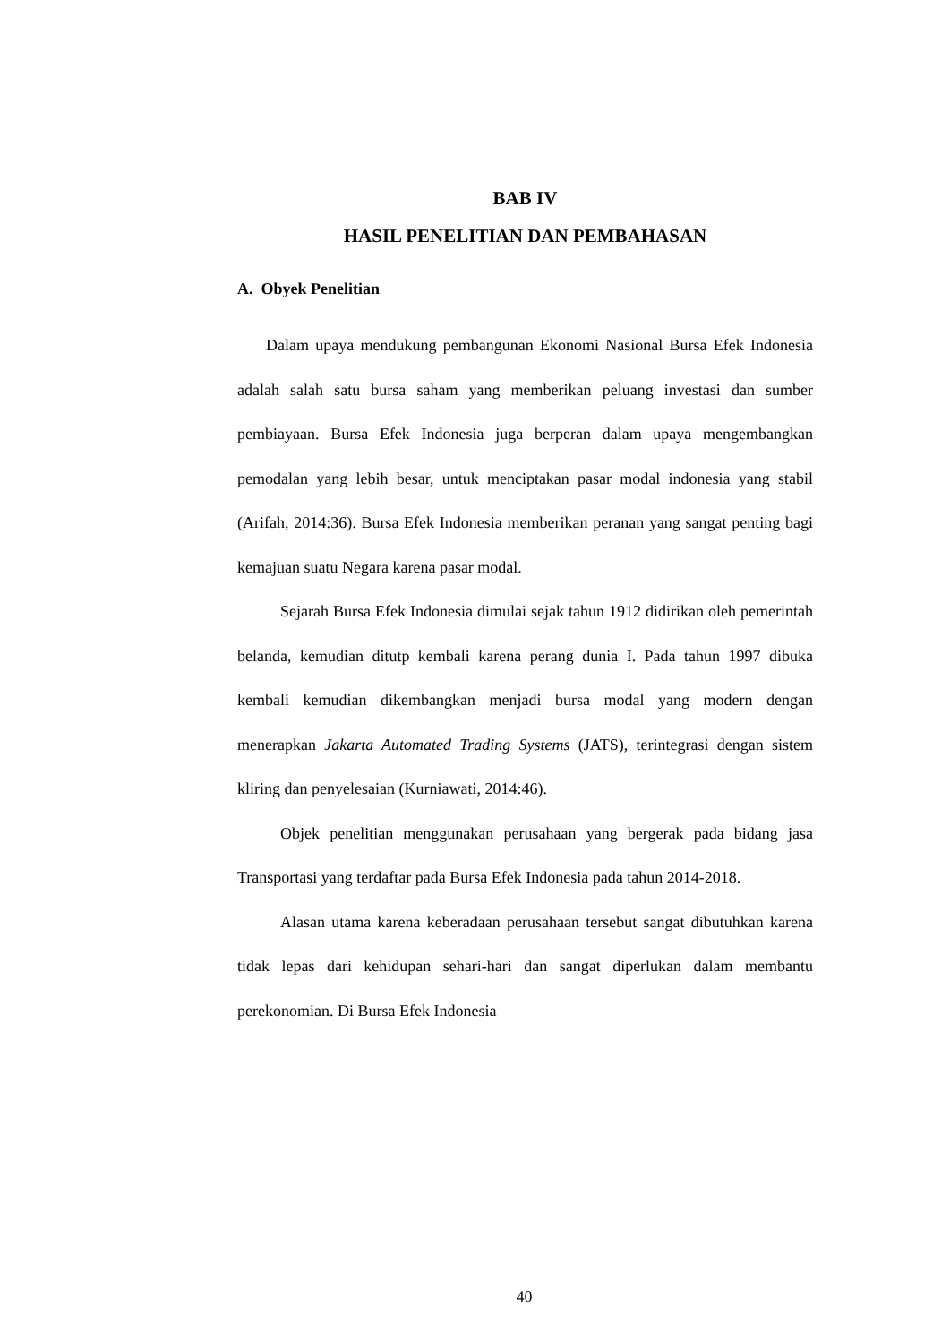BAB IV
HASIL PENELITIAN DAN PEMBAHASAN
A. Obyek Penelitian
Dalam upaya mendukung pembangunan Ekonomi Nasional Bursa Efek Indonesia adalah salah satu bursa saham yang memberikan peluang investasi dan sumber pembiayaan. Bursa Efek Indonesia juga berperan dalam upaya mengembangkan pemodalan yang lebih besar, untuk menciptakan pasar modal indonesia yang stabil (Arifah, 2014:36). Bursa Efek Indonesia memberikan peranan yang sangat penting bagi kemajuan suatu Negara karena pasar modal.
Sejarah Bursa Efek Indonesia dimulai sejak tahun 1912 didirikan oleh pemerintah belanda, kemudian ditutp kembali karena perang dunia I. Pada tahun 1997 dibuka kembali kemudian dikembangkan menjadi bursa modal yang modern dengan menerapkan Jakarta Automated Trading Systems (JATS), terintegrasi dengan sistem kliring dan penyelesaian (Kurniawati, 2014:46).
Objek penelitian menggunakan perusahaan yang bergerak pada bidang jasa Transportasi yang terdaftar pada Bursa Efek Indonesia pada tahun 2014-2018.
Alasan utama karena keberadaan perusahaan tersebut sangat dibutuhkan karena tidak lepas dari kehidupan sehari-hari dan sangat diperlukan dalam membantu perekonomian. Di Bursa Efek Indonesia
40